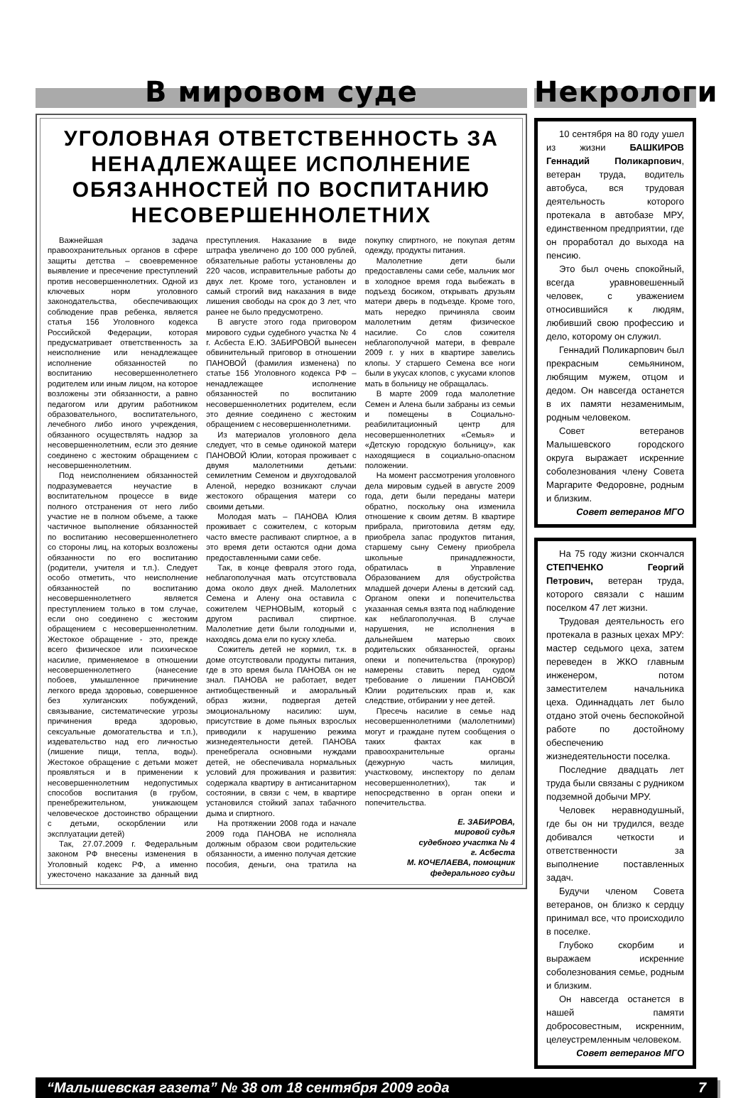В мировом суде
УГОЛОВНАЯ ОТВЕТСТВЕННОСТЬ ЗА НЕНАДЛЕЖАЩЕЕ ИСПОЛНЕНИЕ ОБЯЗАННОСТЕЙ ПО ВОСПИТАНИЮ НЕСОВЕРШЕННОЛЕТНИХ
Важнейшая задача правоохранительных органов в сфере защиты детства – своевременное выявление и пресечение преступлений против несовершеннолетних. Одной из ключевых норм уголовного законодательства, обеспечивающих соблюдение прав ребенка, является статья 156 Уголовного кодекса Российской Федерации, которая предусматривает ответственность за неисполнение или ненадлежащее исполнение обязанностей по воспитанию несовершеннолетнего родителем или иным лицом, на которое возложены эти обязанности, а равно педагогом или другим работником образовательного, воспитательного, лечебного либо иного учреждения, обязанного осуществлять надзор за несовершеннолетним, если это деяние соединено с жестоким обращением с несовершеннолетним.
Под неисполнением обязанностей подразумевается неучастие в воспитательном процессе в виде полного отстранения от него либо участие не в полном объеме, а также частичное выполнение обязанностей по воспитанию несовершеннолетнего со стороны лиц, на которых возложены обязанности по его воспитанию (родители, учителя и т.п.). Следует особо отметить, что неисполнение обязанностей по воспитанию несовершеннолетнего является преступлением только в том случае, если оно соединено с жестоким обращением с несовершеннолетним. Жестокое обращение - это, прежде всего физическое или психическое насилие, применяемое в отношении несовершеннолетнего (нанесение побоев, умышленное причинение легкого вреда здоровью, совершенное без хулиганских побуждений, связывание, систематические угрозы причинения вреда здоровью, сексуальные домогательства и т.п.), издевательство над его личностью (лишение пищи, тепла, воды). Жестокое обращение с детьми может проявляться и в применении к несовершеннолетним недопустимых способов воспитания (в грубом, пренебрежительном, унижающем человеческое достоинство обращении с детьми, оскорблении или эксплуатации детей)
Так, 27.07.2009 г. Федеральным законом РФ внесены изменения в Уголовный кодекс РФ, а именно ужесточено наказание за данный вид преступления. Наказание в виде штрафа увеличено до 100 000 рублей, обязательные работы установлены до 220 часов, исправительные работы до двух лет. Кроме того, установлен и самый строгий вид наказания в виде лишения свободы на срок до 3 лет, что ранее не было предусмотрено.
В августе этого года приговором мирового судьи судебного участка № 4 г. Асбеста Е.Ю. ЗАБИРОВОЙ вынесен обвинительный приговор в отношении ПАНОВОЙ (фамилия изменена) по статье 156 Уголовного кодекса РФ – ненадлежащее исполнение обязанностей по воспитанию несовершеннолетних родителем, если это деяние соединено с жестоким обращением с несовершеннолетними.
Из материалов уголовного дела следует, что в семье одинокой матери ПАНОВОЙ Юлии, которая проживает с двумя малолетними детьми: семилетним Семеном и двухгодовалой Аленой, нередко возникают случаи жестокого обращения матери со своими детьми.
Молодая мать – ПАНОВА Юлия проживает с сожителем, с которым часто вместе распивают спиртное, а в это время дети остаются одни дома предоставленными сами себе.
Так, в конце февраля этого года, неблагополучная мать отсутствовала дома около двух дней. Малолетних Семена и Алену она оставила с сожителем ЧЕРНОВЫМ, который с другом распивал спиртное. Малолетние дети были голодными и, находясь дома ели по куску хлеба.
Сожитель детей не кормил, т.к. в доме отсутствовали продукты питания, где в это время была ПАНОВА он не знал. ПАНОВА не работает, ведет антиобщественный и аморальный образ жизни, подвергая детей эмоциональному насилию: шум, присутствие в доме пьяных взрослых приводили к нарушению режима жизнедеятельности детей. ПАНОВА пренебрегала основными нуждами детей, не обеспечивала нормальных условий для проживания и развития: содержала квартиру в антисанитарном состоянии, в связи с чем, в квартире установился стойкий запах табачного дыма и спиртного.
На протяжении 2008 года и начале 2009 года ПАНОВА не исполняла должным образом свои родительские обязанности, а именно получая детские пособия, деньги, она тратила на покупку спиртного, не покупая детям одежду, продукты питания.
Малолетние дети были предоставлены сами себе, мальчик мог в холодное время года выбежать в подъезд босиком, открывать друзьям матери дверь в подъезде. Кроме того, мать нередко причиняла своим малолетним детям физическое насилие. Со слов сожителя неблагополучной матери, в феврале 2009 г. у них в квартире завелись клопы. У старшего Семена все ноги были в укусах клопов, с укусами клопов мать в больницу не обращалась.
В марте 2009 года малолетние Семен и Алена были забраны из семьи и помещены в Социально-реабилитационный центр для несовершеннолетних «Семья» и «Детскую городскую больницу», как находящиеся в социально-опасном положении.
На момент рассмотрения уголовного дела мировым судьей в августе 2009 года, дети были переданы матери обратно, поскольку она изменила отношение к своим детям. В квартире прибрала, приготовила детям еду, приобрела запас продуктов питания, старшему сыну Семену приобрела школьные принадлежности, обратилась в Управление Образованием для обустройства младшей дочери Алены в детский сад. Органом опеки и попечительства указанная семья взята под наблюдение как неблагополучная. В случае нарушения, не исполнения в дальнейшем матерью своих родительских обязанностей, органы опеки и попечительства (прокурор) намерены ставить перед судом требование о лишении ПАНОВОЙ Юлии родительских прав и, как следствие, отбирании у нее детей.
Пресечь насилие в семье над несовершеннолетними (малолетними) могут и граждане путем сообщения о таких фактах как в правоохранительные органы (дежурную часть милиция, участковому, инспектору по делам несовершеннолетних), так и непосредственно в орган опеки и попечительства.
Е. ЗАБИРОВА,
мировой судья
судебного участка № 4
г. Асбеста
М. КОЧЕЛАЕВА, помощник
федерального судьи
Некрологи
10 сентября на 80 году ушел из жизни БАШКИРОВ Геннадий Поликарпович, ветеран труда, водитель автобуса, вся трудовая деятельность которого протекала в автобазе МРУ, единственном предприятии, где он проработал до выхода на пенсию.
Это был очень спокойный, всегда уравновешенный человек, с уважением относившийся к людям, любивший свою профессию и дело, которому он служил.
Геннадий Поликарпович был прекрасным семьянином, любящим мужем, отцом и дедом. Он навсегда останется в их памяти незаменимым, родным человеком.
Совет ветеранов Малышевского городского округа выражает искренние соболезнования члену Совета Маргарите Федоровне, родным и близким.
Совет ветеранов МГО
На 75 году жизни скончался СТЕПЧЕНКО Георгий Петрович, ветеран труда, которого связали с нашим поселком 47 лет жизни.
Трудовая деятельность его протекала в разных цехах МРУ: мастер седьмого цеха, затем переведен в ЖКО главным инженером, потом заместителем начальника цеха. Одиннадцать лет было отдано этой очень беспокойной работе по достойному обеспечению жизнедеятельности поселка.
Последние двадцать лет труда были связаны с рудником подземной добычи МРУ.
Человек неравнодушный, где бы он ни трудился, везде добивался четкости и ответственности за выполнение поставленных задач.
Будучи членом Совета ветеранов, он близко к сердцу принимал все, что происходило в поселке.
Глубоко скорбим и выражаем искренние соболезнования семье, родным и близким.
Он навсегда останется в нашей памяти добросовестным, искренним, целеустремленным человеком.
Совет ветеранов МГО
“Малышевская газета” № 38 от 18 сентября 2009 года 7